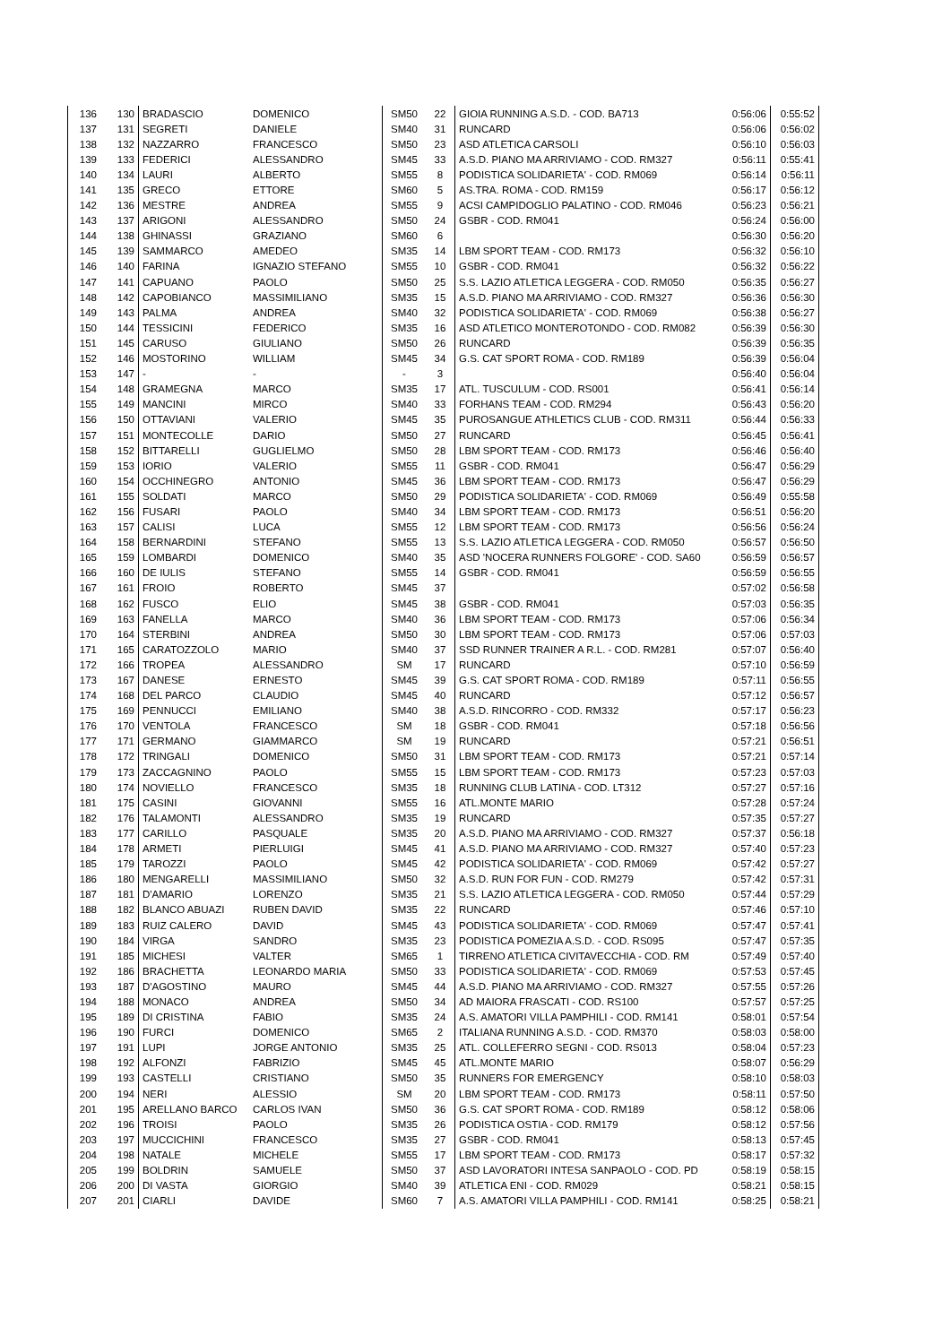| 136 | 130 | BRADASCIO | DOMENICO | SM50 | 22 | GIOIA RUNNING A.S.D. - COD. BA713 | 0:56:06 | 0:55:52 |
| 137 | 131 | SEGRETI | DANIELE | SM40 | 31 | RUNCARD | 0:56:06 | 0:56:02 |
| 138 | 132 | NAZZARRO | FRANCESCO | SM50 | 23 | ASD ATLETICA CARSOLI | 0:56:10 | 0:56:03 |
| 139 | 133 | FEDERICI | ALESSANDRO | SM45 | 33 | A.S.D. PIANO MA ARRIVIAMO - COD. RM327 | 0:56:11 | 0:55:41 |
| 140 | 134 | LAURI | ALBERTO | SM55 | 8 | PODISTICA SOLIDARIETA' - COD. RM069 | 0:56:14 | 0:56:11 |
| 141 | 135 | GRECO | ETTORE | SM60 | 5 | AS.TRA. ROMA - COD. RM159 | 0:56:17 | 0:56:12 |
| 142 | 136 | MESTRE | ANDREA | SM55 | 9 | ACSI CAMPIDOGLIO PALATINO - COD. RM046 | 0:56:23 | 0:56:21 |
| 143 | 137 | ARIGONI | ALESSANDRO | SM50 | 24 | GSBR - COD. RM041 | 0:56:24 | 0:56:00 |
| 144 | 138 | GHINASSI | GRAZIANO | SM60 | 6 | | 0:56:30 | 0:56:20 |
| 145 | 139 | SAMMARCO | AMEDEO | SM35 | 14 | LBM SPORT TEAM - COD. RM173 | 0:56:32 | 0:56:10 |
| 146 | 140 | FARINA | IGNAZIO STEFANO | SM55 | 10 | GSBR - COD. RM041 | 0:56:32 | 0:56:22 |
| 147 | 141 | CAPUANO | PAOLO | SM50 | 25 | S.S. LAZIO ATLETICA LEGGERA - COD. RM050 | 0:56:35 | 0:56:27 |
| 148 | 142 | CAPOBIANCO | MASSIMILIANO | SM35 | 15 | A.S.D. PIANO MA ARRIVIAMO - COD. RM327 | 0:56:36 | 0:56:30 |
| 149 | 143 | PALMA | ANDREA | SM40 | 32 | PODISTICA SOLIDARIETA' - COD. RM069 | 0:56:38 | 0:56:27 |
| 150 | 144 | TESSICINI | FEDERICO | SM35 | 16 | ASD ATLETICO MONTEROTONDO - COD. RM082 | 0:56:39 | 0:56:30 |
| 151 | 145 | CARUSO | GIULIANO | SM50 | 26 | RUNCARD | 0:56:39 | 0:56:35 |
| 152 | 146 | MOSTORINO | WILLIAM | SM45 | 34 | G.S. CAT SPORT ROMA - COD. RM189 | 0:56:39 | 0:56:04 |
| 153 | 147 | - | - | - | 3 | | 0:56:40 | 0:56:04 |
| 154 | 148 | GRAMEGNA | MARCO | SM35 | 17 | ATL. TUSCULUM - COD. RS001 | 0:56:41 | 0:56:14 |
| 155 | 149 | MANCINI | MIRCO | SM40 | 33 | FORHANS TEAM - COD. RM294 | 0:56:43 | 0:56:20 |
| 156 | 150 | OTTAVIANI | VALERIO | SM45 | 35 | PUROSANGUE ATHLETICS CLUB - COD. RM311 | 0:56:44 | 0:56:33 |
| 157 | 151 | MONTECOLLE | DARIO | SM50 | 27 | RUNCARD | 0:56:45 | 0:56:41 |
| 158 | 152 | BITTARELLI | GUGLIELMO | SM50 | 28 | LBM SPORT TEAM - COD. RM173 | 0:56:46 | 0:56:40 |
| 159 | 153 | IORIO | VALERIO | SM55 | 11 | GSBR - COD. RM041 | 0:56:47 | 0:56:29 |
| 160 | 154 | OCCHINEGRO | ANTONIO | SM45 | 36 | LBM SPORT TEAM - COD. RM173 | 0:56:47 | 0:56:29 |
| 161 | 155 | SOLDATI | MARCO | SM50 | 29 | PODISTICA SOLIDARIETA' - COD. RM069 | 0:56:49 | 0:55:58 |
| 162 | 156 | FUSARI | PAOLO | SM40 | 34 | LBM SPORT TEAM - COD. RM173 | 0:56:51 | 0:56:20 |
| 163 | 157 | CALISI | LUCA | SM55 | 12 | LBM SPORT TEAM - COD. RM173 | 0:56:56 | 0:56:24 |
| 164 | 158 | BERNARDINI | STEFANO | SM55 | 13 | S.S. LAZIO ATLETICA LEGGERA - COD. RM050 | 0:56:57 | 0:56:50 |
| 165 | 159 | LOMBARDI | DOMENICO | SM40 | 35 | ASD 'NOCERA RUNNERS FOLGORE' - COD. SA60 | 0:56:59 | 0:56:57 |
| 166 | 160 | DE IULIS | STEFANO | SM55 | 14 | GSBR - COD. RM041 | 0:56:59 | 0:56:55 |
| 167 | 161 | FROIO | ROBERTO | SM45 | 37 | | 0:57:02 | 0:56:58 |
| 168 | 162 | FUSCO | ELIO | SM45 | 38 | GSBR - COD. RM041 | 0:57:03 | 0:56:35 |
| 169 | 163 | FANELLA | MARCO | SM40 | 36 | LBM SPORT TEAM - COD. RM173 | 0:57:06 | 0:56:34 |
| 170 | 164 | STERBINI | ANDREA | SM50 | 30 | LBM SPORT TEAM - COD. RM173 | 0:57:06 | 0:57:03 |
| 171 | 165 | CARATOZZOLO | MARIO | SM40 | 37 | SSD RUNNER TRAINER A R.L. - COD. RM281 | 0:57:07 | 0:56:40 |
| 172 | 166 | TROPEA | ALESSANDRO | SM | 17 | RUNCARD | 0:57:10 | 0:56:59 |
| 173 | 167 | DANESE | ERNESTO | SM45 | 39 | G.S. CAT SPORT ROMA - COD. RM189 | 0:57:11 | 0:56:55 |
| 174 | 168 | DEL PARCO | CLAUDIO | SM45 | 40 | RUNCARD | 0:57:12 | 0:56:57 |
| 175 | 169 | PENNUCCI | EMILIANO | SM40 | 38 | A.S.D. RINCORRO - COD. RM332 | 0:57:17 | 0:56:23 |
| 176 | 170 | VENTOLA | FRANCESCO | SM | 18 | GSBR - COD. RM041 | 0:57:18 | 0:56:56 |
| 177 | 171 | GERMANO | GIAMMARCO | SM | 19 | RUNCARD | 0:57:21 | 0:56:51 |
| 178 | 172 | TRINGALI | DOMENICO | SM50 | 31 | LBM SPORT TEAM - COD. RM173 | 0:57:21 | 0:57:14 |
| 179 | 173 | ZACCAGNINO | PAOLO | SM55 | 15 | LBM SPORT TEAM - COD. RM173 | 0:57:23 | 0:57:03 |
| 180 | 174 | NOVIELLO | FRANCESCO | SM35 | 18 | RUNNING CLUB LATINA - COD. LT312 | 0:57:27 | 0:57:16 |
| 181 | 175 | CASINI | GIOVANNI | SM55 | 16 | ATL.MONTE MARIO | 0:57:28 | 0:57:24 |
| 182 | 176 | TALAMONTI | ALESSANDRO | SM35 | 19 | RUNCARD | 0:57:35 | 0:57:27 |
| 183 | 177 | CARILLO | PASQUALE | SM35 | 20 | A.S.D. PIANO MA ARRIVIAMO - COD. RM327 | 0:57:37 | 0:56:18 |
| 184 | 178 | ARMETI | PIERLUIGI | SM45 | 41 | A.S.D. PIANO MA ARRIVIAMO - COD. RM327 | 0:57:40 | 0:57:23 |
| 185 | 179 | TAROZZI | PAOLO | SM45 | 42 | PODISTICA SOLIDARIETA' - COD. RM069 | 0:57:42 | 0:57:27 |
| 186 | 180 | MENGARELLI | MASSIMILIANO | SM50 | 32 | A.S.D. RUN FOR FUN - COD. RM279 | 0:57:42 | 0:57:31 |
| 187 | 181 | D'AMARIO | LORENZO | SM35 | 21 | S.S. LAZIO ATLETICA LEGGERA - COD. RM050 | 0:57:44 | 0:57:29 |
| 188 | 182 | BLANCO ABUAZI | RUBEN DAVID | SM35 | 22 | RUNCARD | 0:57:46 | 0:57:10 |
| 189 | 183 | RUIZ CALERO | DAVID | SM45 | 43 | PODISTICA SOLIDARIETA' - COD. RM069 | 0:57:47 | 0:57:41 |
| 190 | 184 | VIRGA | SANDRO | SM35 | 23 | PODISTICA POMEZIA A.S.D. - COD. RS095 | 0:57:47 | 0:57:35 |
| 191 | 185 | MICHESI | VALTER | SM65 | 1 | TIRRENO ATLETICA CIVITAVECCHIA - COD. RM | 0:57:49 | 0:57:40 |
| 192 | 186 | BRACHETTA | LEONARDO MARIA | SM50 | 33 | PODISTICA SOLIDARIETA' - COD. RM069 | 0:57:53 | 0:57:45 |
| 193 | 187 | D'AGOSTINO | MAURO | SM45 | 44 | A.S.D. PIANO MA ARRIVIAMO - COD. RM327 | 0:57:55 | 0:57:26 |
| 194 | 188 | MONACO | ANDREA | SM50 | 34 | AD MAIORA FRASCATI - COD. RS100 | 0:57:57 | 0:57:25 |
| 195 | 189 | DI CRISTINA | FABIO | SM35 | 24 | A.S. AMATORI VILLA PAMPHILI - COD. RM141 | 0:58:01 | 0:57:54 |
| 196 | 190 | FURCI | DOMENICO | SM65 | 2 | ITALIANA RUNNING A.S.D. - COD. RM370 | 0:58:03 | 0:58:00 |
| 197 | 191 | LUPI | JORGE ANTONIO | SM35 | 25 | ATL. COLLEFERRO SEGNI - COD. RS013 | 0:58:04 | 0:57:23 |
| 198 | 192 | ALFONZI | FABRIZIO | SM45 | 45 | ATL.MONTE MARIO | 0:58:07 | 0:56:29 |
| 199 | 193 | CASTELLI | CRISTIANO | SM50 | 35 | RUNNERS FOR EMERGENCY | 0:58:10 | 0:58:03 |
| 200 | 194 | NERI | ALESSIO | SM | 20 | LBM SPORT TEAM - COD. RM173 | 0:58:11 | 0:57:50 |
| 201 | 195 | ARELLANO BARCO | CARLOS IVAN | SM50 | 36 | G.S. CAT SPORT ROMA - COD. RM189 | 0:58:12 | 0:58:06 |
| 202 | 196 | TROISI | PAOLO | SM35 | 26 | PODISTICA OSTIA - COD. RM179 | 0:58:12 | 0:57:56 |
| 203 | 197 | MUCCICHINI | FRANCESCO | SM35 | 27 | GSBR - COD. RM041 | 0:58:13 | 0:57:45 |
| 204 | 198 | NATALE | MICHELE | SM55 | 17 | LBM SPORT TEAM - COD. RM173 | 0:58:17 | 0:57:32 |
| 205 | 199 | BOLDRIN | SAMUELE | SM50 | 37 | ASD LAVORATORI INTESA SANPAOLO - COD. PD | 0:58:19 | 0:58:15 |
| 206 | 200 | DI VASTA | GIORGIO | SM40 | 39 | ATLETICA ENI - COD. RM029 | 0:58:21 | 0:58:15 |
| 207 | 201 | CIARLI | DAVIDE | SM60 | 7 | A.S. AMATORI VILLA PAMPHILI - COD. RM141 | 0:58:25 | 0:58:21 |